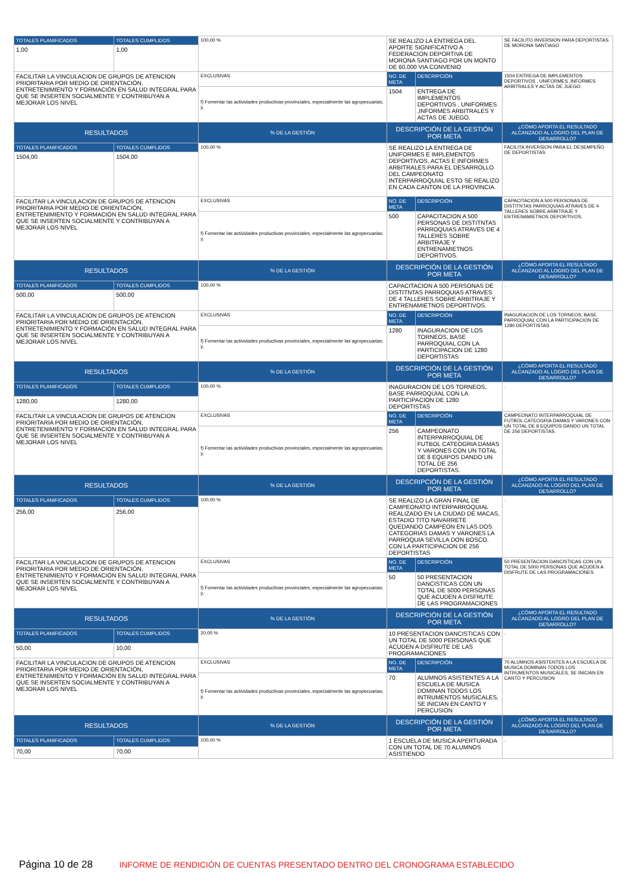| TOTALES PLANIFICADOS | TOTALES CUMPLIDOS | 100,00 % | SE REALIZO LA ENTREGA DEL APORTE SIGNIFICATIVO A FEDERACION DEPORTIVA DE MORONA SANTIAGO POR UN MONTO DE 60,000 VIA CONVENIO | | SE FACILITO INVERSION PARA DEPORTISTAS DE MORONA SANTIAGO |
| 1,00 | 1,00 | | | | |
| FACILITAR LA VINCULACION DE GRUPOS DE ATENCION PRIORITARIA POR MEDIO DE ORIENTACIÓN, ENTRETENIMIENTO Y FORMACIÓN EN SALUD INTEGRAL PARA QUE SE INSERTEN SOCIALMENTE Y CONTRIBUYAN A MEJORAR LOS NIVEL | | EXCLUSIVAS | NO. DE META | DESCRIPCIÓN | 1504 ENTREGA DE IMPLEMENTOS DEPORTIVOS , UNIFORMES ,INFORMES ARBITRALES Y ACTAS DE JUEGO. |
| | | f) Fomentar las actividades productivas provinciales, especialmente las agropecuarias; y, | 1504 | ENTREGA DE IMPLEMENTOS DEPORTIVOS , UNIFORMES ,INFORMES ARBITRALES Y ACTAS DE JUEGO. | |
| RESULTADOS | | % DE LA GESTIÓN | DESCRIPCIÓN DE LA GESTIÓN POR META | | ¿CÓMO APORTA EL RESULTADO ALCANZADO AL LOGRO DEL PLAN DE DESARROLLO? |
| TOTALES PLANIFICADOS | TOTALES CUMPLIDOS | 100,00 % | SE REALIZO LA ENTREGA DE UNIFORMES E IMPLEMENTOS DEPORTIVOS, ACTAS E INFORMES ARBITRALES PARA EL DESARROLLO DEL CAMPEONATO INTERPARROQUIAL ESTO SE REALIZO EN CADA CANTON DE LA PROVINCIA. | | FACILITA INVERSION PARA EL DESEMPEÑO DE DEPORTISTAS |
| 1504,00 | 1504,00 | | | | |
| FACILITAR LA VINCULACION DE GRUPOS DE ATENCION PRIORITARIA POR MEDIO DE ORIENTACIÓN, ENTRETENIMIENTO Y FORMACIÓN EN SALUD INTEGRAL PARA QUE SE INSERTEN SOCIALMENTE Y CONTRIBUYAN A MEJORAR LOS NIVEL | | EXCLUSIVAS | NO. DE META | DESCRIPCIÓN | CAPACITACION A 500 PERSONAS DE DISTITNTAS PARROQUIAS ATRAVES DE 4 TALLERES SOBRE ARBITRAJE Y ENTRENAMIETNOS DEPORTIVOS. |
| | | f) Fomentar las actividades productivas provinciales, especialmente las agropecuarias; y, | 500 | CAPACITACION A 500 PERSONAS DE DISTITNTAS PARROQUIAS ATRAVES DE 4 TALLERES SOBRE ARBITRAJE Y ENTRENAMIETNOS DEPORTIVOS. | |
| RESULTADOS | | % DE LA GESTIÓN | DESCRIPCIÓN DE LA GESTIÓN POR META | | ¿CÓMO APORTA EL RESULTADO ALCANZADO AL LOGRO DEL PLAN DE DESARROLLO? |
| TOTALES PLANIFICADOS | TOTALES CUMPLIDOS | 100,00 % | CAPACITACION A 500 PERSONAS DE DISTITNTAS PARROQUIAS ATRAVES DE 4 TALLERES SOBRE ARBITRAJE Y ENTRENAMIETNOS DEPORTIVOS. | | . |
| 500,00 | 500,00 | | | | |
| FACILITAR LA VINCULACION DE GRUPOS DE ATENCION PRIORITARIA POR MEDIO DE ORIENTACIÓN, ENTRETENIMIENTO Y FORMACIÓN EN SALUD INTEGRAL PARA QUE SE INSERTEN SOCIALMENTE Y CONTRIBUYAN A MEJORAR LOS NIVEL | | EXCLUSIVAS | NO. DE META | DESCRIPCIÓN | INAGURACION DE LOS TORNEOS, BASE PARROQUIAL CON LA PARTICIPACION DE 1280 DEPORTISTAS |
| | | f) Fomentar las actividades productivas provinciales, especialmente las agropecuarias; y, | 1280 | INAGURACION DE LOS TORNEOS, BASE PARROQUIAL CON LA PARTICIPACION DE 1280 DEPORTISTAS | |
| RESULTADOS | | % DE LA GESTIÓN | DESCRIPCIÓN DE LA GESTIÓN POR META | | ¿CÓMO APORTA EL RESULTADO ALCANZADO AL LOGRO DEL PLAN DE DESARROLLO? |
| TOTALES PLANIFICADOS | TOTALES CUMPLIDOS | 100,00 % | INAGURACION DE LOS TORNEOS, BASE PARROQUIAL CON LA PARTICIPACION DE 1280 DEPORTISTAS | | . |
| 1280,00 | 1280,00 | | | | |
| FACILITAR LA VINCULACION DE GRUPOS DE ATENCION PRIORITARIA POR MEDIO DE ORIENTACIÓN, ENTRETENIMIENTO Y FORMACIÓN EN SALUD INTEGRAL PARA QUE SE INSERTEN SOCIALMENTE Y CONTRIBUYAN A MEJORAR LOS NIVEL | | EXCLUSIVAS | NO. DE META | DESCRIPCIÓN | CAMPEONATO INTERPARROQUIAL DE FUTBOL CATEOGRIA DAMAS Y VARONES CON UN TOTAL DE 8 EQUIPOS DANDO UN TOTAL DE 256 DEPORTISTAS. |
| | | f) Fomentar las actividades productivas provinciales, especialmente las agropecuarias; y, | 256 | CAMPEONATO INTERPARROQUIAL DE FUTBOL CATEOGRIA DAMAS Y VARONES CON UN TOTAL DE 8 EQUIPOS DANDO UN TOTAL DE 256 DEPORTISTAS. | |
| RESULTADOS | | % DE LA GESTIÓN | DESCRIPCIÓN DE LA GESTIÓN POR META | | ¿CÓMO APORTA EL RESULTADO ALCANZADO AL LOGRO DEL PLAN DE DESARROLLO? |
| TOTALES PLANIFICADOS | TOTALES CUMPLIDOS | 100,00 % | SE REALIZO LA GRAN FINAL DE CAMPEONATO INTERPARROQUIAL REALIZADO EN LA CIUDAD DE MACAS, ESTADIO TITO NAVARRETE QUEDANDO CAMPEON EN LAS DOS CATEGORIAS DAMAS Y VARONES LA PARROQUIA SEVILLA DON BOSCO. CON LA PARTICIPACION DE 256 DEPORTISTAS | | . |
| 256,00 | 256,00 | | | | |
| FACILITAR LA VINCULACION DE GRUPOS DE ATENCION PRIORITARIA POR MEDIO DE ORIENTACIÓN, ENTRETENIMIENTO Y FORMACIÓN EN SALUD INTEGRAL PARA QUE SE INSERTEN SOCIALMENTE Y CONTRIBUYAN A MEJORAR LOS NIVEL | | EXCLUSIVAS | NO. DE META | DESCRIPCIÓN | 50 PRESENTACION DANCISTICAS CON UN TOTAL DE 5000 PERSONAS QUE ACUDEN A DISFRUTE DE LAS PROGRAMACIONES |
| | | f) Fomentar las actividades productivas provinciales, especialmente las agropecuarias; y, | 50 | 50 PRESENTACION DANCISTICAS CON UN TOTAL DE 5000 PERSONAS QUE ACUDEN A DISFRUTE DE LAS PROGRAMACIONES | |
| RESULTADOS | | % DE LA GESTIÓN | DESCRIPCIÓN DE LA GESTIÓN POR META | | ¿CÓMO APORTA EL RESULTADO ALCANZADO AL LOGRO DEL PLAN DE DESARROLLO? |
| TOTALES PLANIFICADOS | TOTALES CUMPLIDOS | 20,00 % | 10 PRESENTACION DANCISTICAS CON UN TOTAL DE 5000 PERSONAS QUE ACUDEN A DISFRUTE DE LAS PROGRAMACIONES | | . |
| 50,00 | 10,00 | | | | |
| FACILITAR LA VINCULACION DE GRUPOS DE ATENCION PRIORITARIA POR MEDIO DE ORIENTACIÓN, ENTRETENIMIENTO Y FORMACIÓN EN SALUD INTEGRAL PARA QUE SE INSERTEN SOCIALMENTE Y CONTRIBUYAN A MEJORAR LOS NIVEL | | EXCLUSIVAS | NO. DE META | DESCRIPCIÓN | 70 ALUMNOS ASISTENTES A LA ESCUELA DE MUSICA DOMINAN TODOS LOS INTRUMENTOS MUSICALES, SE INICIAN EN CANTO Y PERCUSION |
| | | f) Fomentar las actividades productivas provinciales, especialmente las agropecuarias; y, | 70 | ALUMNOS ASISTENTES A LA ESCUELA DE MUSICA DOMINAN TODOS LOS INTRUMENTOS MUSICALES, SE INICIAN EN CANTO Y PERCUSION | |
| RESULTADOS | | % DE LA GESTIÓN | DESCRIPCIÓN DE LA GESTIÓN POR META | | ¿CÓMO APORTA EL RESULTADO ALCANZADO AL LOGRO DEL PLAN DE DESARROLLO? |
| TOTALES PLANIFICADOS | TOTALES CUMPLIDOS | 100,00 % | 1 ESCUELA DE MUSICA APERTURADA CON UN TOTAL DE 70 ALUMNOS ASISTIENDO | | . |
| 70,00 | 70,00 | | | | |
Página 10 de 28 INFORME DE RENDICIÓN DE CUENTAS PRESENTADO DENTRO DEL CRONOGRAMA ESTABLECIDO